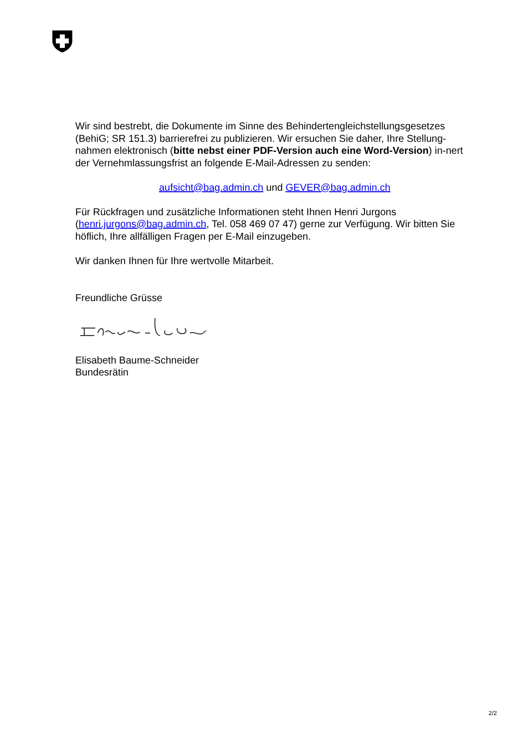Wir sind bestrebt, die Dokumente im Sinne des Behindertengleichstellungsgesetzes (BehiG; SR 151.3) barrierefrei zu publizieren. Wir ersuchen Sie daher, Ihre Stellung-nahmen elektronisch (bitte nebst einer PDF-Version auch eine Word-Version) in-nert der Vernehmlassungsfrist an folgende E-Mail-Adressen zu senden:
aufsicht@bag.admin.ch und GEVER@bag.admin.ch
Für Rückfragen und zusätzliche Informationen steht Ihnen Henri Jurgons (henri.jurgons@bag.admin.ch, Tel. 058 469 07 47) gerne zur Verfügung. Wir bitten Sie höflich, Ihre allfälligen Fragen per E-Mail einzugeben.
Wir danken Ihnen für Ihre wertvolle Mitarbeit.
Freundliche Grüsse
Elisabeth Baume-Schneider
Bundesrätin
2/2